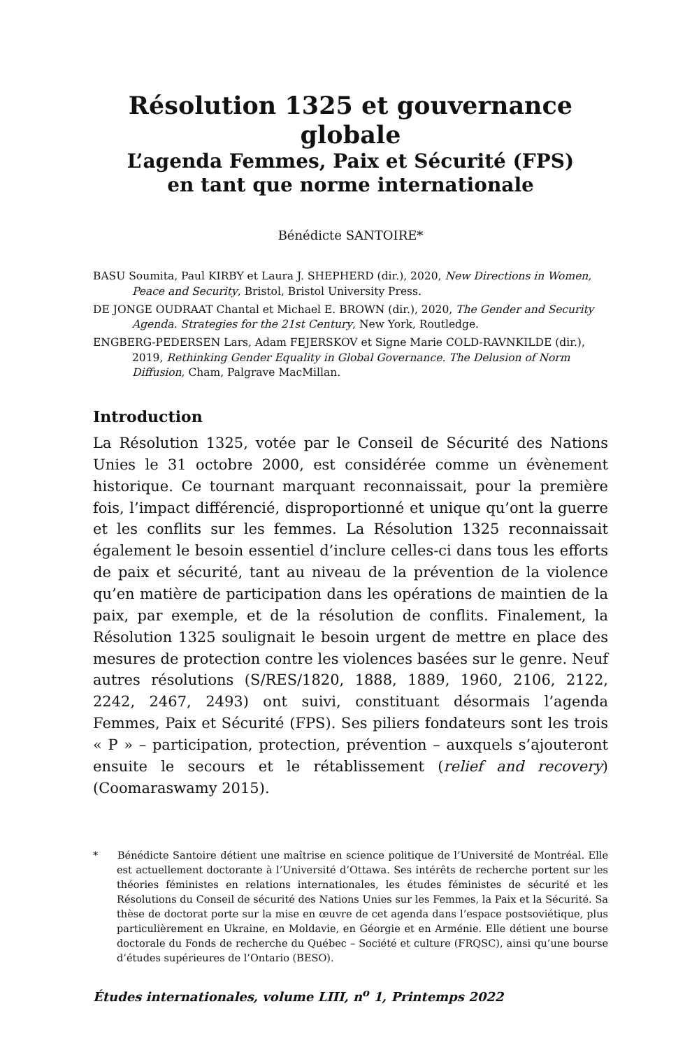Résolution 1325 et gouvernance globale
L’agenda Femmes, Paix et Sécurité (FPS)
en tant que norme internationale
Bénédicte SANTOIRE*
BASU Soumita, Paul KIRBY et Laura J. SHEPHERD (dir.), 2020, New Directions in Women, Peace and Security, Bristol, Bristol University Press.
DE JONGE OUDRAAT Chantal et Michael E. BROWN (dir.), 2020, The Gender and Security Agenda. Strategies for the 21st Century, New York, Routledge.
ENGBERG-PEDERSEN Lars, Adam FEJERSKOV et Signe Marie COLD-RAVNKILDE (dir.), 2019, Rethinking Gender Equality in Global Governance. The Delusion of Norm Diffusion, Cham, Palgrave MacMillan.
Introduction
La Résolution 1325, votée par le Conseil de Sécurité des Nations Unies le 31 octobre 2000, est considérée comme un évènement historique. Ce tournant marquant reconnaissait, pour la première fois, l’impact différencié, disproportionné et unique qu’ont la guerre et les conflits sur les femmes. La Résolution 1325 reconnaissait également le besoin essentiel d’inclure celles-ci dans tous les efforts de paix et sécurité, tant au niveau de la prévention de la violence qu’en matière de participation dans les opérations de maintien de la paix, par exemple, et de la résolution de conflits. Finalement, la Résolution 1325 soulignait le besoin urgent de mettre en place des mesures de protection contre les violences basées sur le genre. Neuf autres résolutions (S/RES/1820, 1888, 1889, 1960, 2106, 2122, 2242, 2467, 2493) ont suivi, constituant désormais l’agenda Femmes, Paix et Sécurité (FPS). Ses piliers fondateurs sont les trois « P » – participation, protection, prévention – auxquels s’ajouteront ensuite le secours et le rétablissement (relief and recovery) (Coomaraswamy 2015).
* Bénédicte Santoire détient une maîtrise en science politique de l’Université de Montréal. Elle est actuellement doctorante à l’Université d’Ottawa. Ses intérêts de recherche portent sur les théories féministes en relations internationales, les études féministes de sécurité et les Résolutions du Conseil de sécurité des Nations Unies sur les Femmes, la Paix et la Sécurité. Sa thèse de doctorat porte sur la mise en œuvre de cet agenda dans l’espace postsoviétique, plus particulièrement en Ukraine, en Moldavie, en Géorgie et en Arménie. Elle détient une bourse doctorale du Fonds de recherche du Québec – Société et culture (FRQSC), ainsi qu’une bourse d’études supérieures de l’Ontario (BESO).
Études internationales, volume LIII, n<sup>o</sup> 1, Printemps 2022